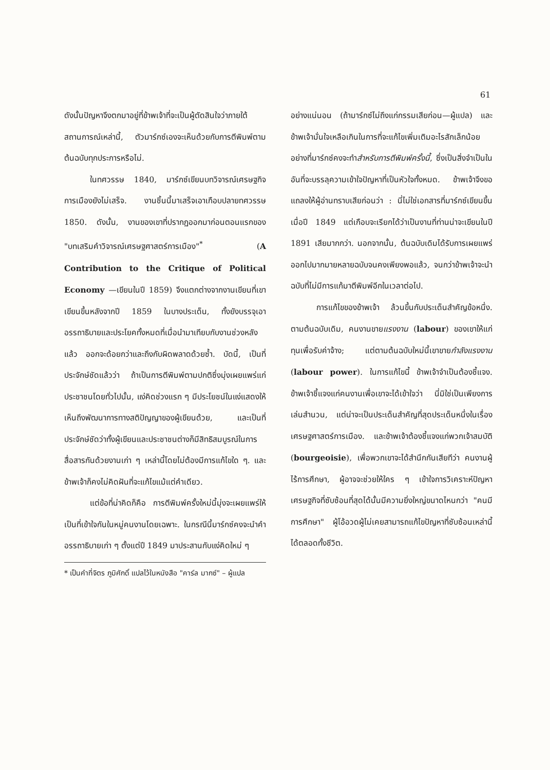61
ดังนั้นปัญหาจึงตกมาอยู่ที่ข้าพเจ้าที่จะเป็นผู้ตัดสินใจว่าภายใต้สถานการณ์เหล่านี้, ตัวมาร์กซ์เองจะเห็นด้วยกับการตีพิมพ์ตามต้นฉบับทุกประการหรือไม่.
ในทศวรรษ 1840, มาร์กซ์เขียนบทวิจารณ์เศรษฐกิจการเมืองยังไม่เสร็จ. งานชิ้นนี้มาเสร็จเอาเกือบปลายทศวรรษ 1850. ดังนั้น, งานของเขาที่ปรากฏออกมาก่อนตอนแรกของ "บทเสริมคำวิจารณ์เศรษฐศาสตร์การเมือง"<sup>*</sup> (A Contribution to the Critique of Political Economy —เขียนในปี 1859) จึงแตกต่างจากงานเขียนที่เขาเขียนขึ้นหลังจากปี 1859 ในบางประเด็น, ทั้งยังบรรจุเอาอรรถาธิบายและประโยคทั้งหมดที่เมื่อนำมาเทียบกับงานช่วงหลังแล้ว ออกจะด้อยกว่าและถึงกับผิดพลาดด้วยซ้ำ. บัดนี้, เป็นที่ประจักษ์ชัดแล้วว่า ถ้าเป็นการตีพิมพ์ตามปกติซึ่งมุ่งเผยแพร่แก่ประชาชนโดยทั่วไปนั้น, แง่คิดช่วงแรก ๆ มีประโยชน์ในแง่แสดงให้เห็นถึงพัฒนาการทางสติปัญญาของผู้เขียนด้วย, และเป็นที่ประจักษ์ชัดว่าทั้งผู้เขียนและประชาชนต่างก็มีสิทธิสมบูรณ์ในการสื่อสารกันด้วยงานเก่า ๆ เหล่านี้โดยไม่ต้องมีการแก้ไขใด ๆ. และข้าพเจ้าก็คงไม่คิดฝันที่จะแก้ไขแม้แต่คำเดียว.
แต่ข้อที่น่าคิดก็คือ การตีพิมพ์ครั้งใหม่นี้มุ่งจะเผยแพร่ให้เป็นที่เข้าใจกันในหมู่คนงานโดยเฉพาะ. ในกรณีนี้มาร์กซ์คงจะนำคำอรรถาธิบายเก่า ๆ ตั้งแต่ปี 1849 มาประสานกับแง่คิดใหม่ ๆ
* เป็นคำที่จิตร ภูมิศักดิ์ แปลไว้ในหนังสือ "คาร์ล มากซ์" – ผู้แปล
อย่างแน่นอน (ถ้ามาร์กซ์ไม่ถึงแก่กรรมเสียก่อน—ผู้แปล) และข้าพเจ้ามั่นใจเหลือเกินในการที่จะแก้ไขเพิ่มเติมอะไรสักเล็กน้อยอย่างที่มาร์กซ์คงจะทำสำหรับการตีพิมพ์ครั้งนี้, ซึ่งเป็นสิ่งจำเป็นในอันที่จะบรรลุความเข้าใจปัญหาที่เป็นหัวใจทั้งหมด. ข้าพเจ้าจึงขอแถลงให้ผู้อ่านทราบเสียก่อนว่า : นี่ไม่ใช่เอกสารที่มาร์กซ์เขียนขึ้นเมื่อปี 1849 แต่เกือบจะเรียกได้ว่าเป็นงานที่ท่านน่าจะเขียนในปี 1891 เสียมากกว่า. นอกจากนั้น, ต้นฉบับเดิมได้รับการเผยแพร่ออกไปมากมายหลายฉบับจนคงเพียงพอแล้ว, จนกว่าข้าพเจ้าจะนำฉบับที่ไม่มีการแก้มาตีพิมพ์อีกในเวลาต่อไป.
การแก้ไขของข้าพเจ้า ล้วนขึ้นกับประเด็นสำคัญข้อหนึ่ง. ตามต้นฉบับเดิม, คนงานขายแรงงาน (labour) ของเขาให้แก่ทุนเพื่อรับค่าจ้าง; แต่ตามต้นฉบับใหม่นี้เขาขายกำลังแรงงาน (labour power). ในการแก้ไขนี้ ข้าพเจ้าจำเป็นต้องชี้แจง. ข้าพเจ้าชี้แจงแก่คนงานเพื่อเขาจะได้เข้าใจว่า นี่มิใช่เป็นเพียงการเล่นสำนวน, แต่น่าจะเป็นประเด็นสำคัญที่สุดประเด็นหนึ่งในเรื่องเศรษฐศาสตร์การเมือง. และข้าพเจ้าต้องชี้แจงแก่พวกเจ้าสมบัติ (bourgeoisie), เพื่อพวกเขาจะได้สำนึกกันเสียทีว่า คนงานผู้ไร้การศึกษา, ผู้อาจจะช่วยให้ใคร ๆ เข้าใจการวิเคราะห์ปัญหาเศรษฐกิจที่ซับซ้อนที่สุดได้นั้นมีความยิ่งใหญ่ขนาดไหนกว่า "คนมีการศึกษา" ผู้โอ้อวดผู้ไม่เคยสามารถแก้ไขปัญหาที่ซับซ้อนเหล่านี้ได้ตลอดทั้งชีวิต.